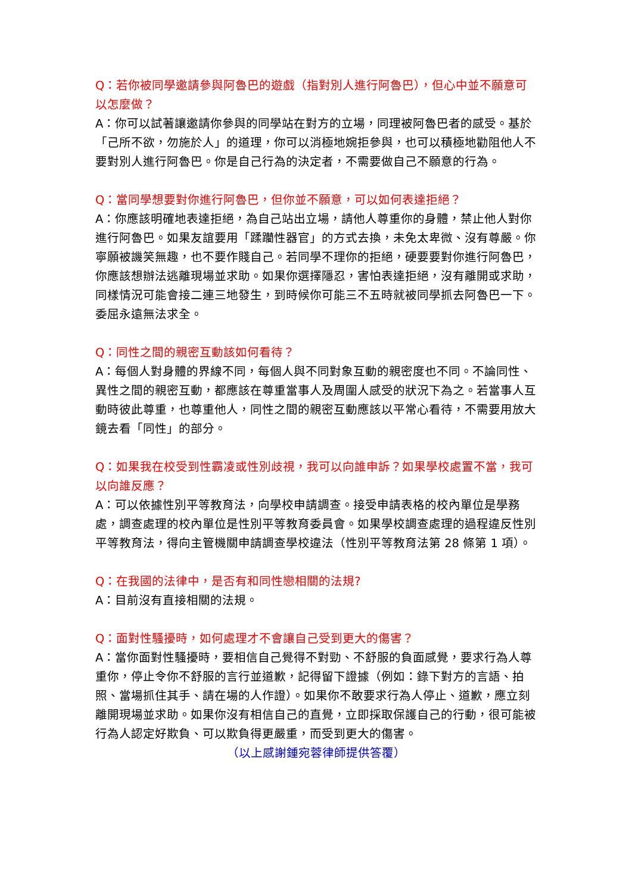Q：若你被同學邀請參與阿魯巴的遊戲（指對別人進行阿魯巴），但心中並不願意可以怎麼做？
A：你可以試著讓邀請你參與的同學站在對方的立場，同理被阿魯巴者的感受。基於「己所不欲，勿施於人」的道理，你可以消極地婉拒參與，也可以積極地勸阻他人不要對別人進行阿魯巴。你是自己行為的決定者，不需要做自己不願意的行為。
Q：當同學想要對你進行阿魯巴，但你並不願意，可以如何表達拒絕？
A：你應該明確地表達拒絕，為自己站出立場，請他人尊重你的身體，禁止他人對你進行阿魯巴。如果友誼要用「蹂躪性器官」的方式去換，未免太卑微、沒有尊嚴。你寧願被譏笑無趣，也不要作賤自己。若同學不理你的拒絕，硬要要對你進行阿魯巴，你應該想辦法逃離現場並求助。如果你選擇隱忍，害怕表達拒絕，沒有離開或求助，同樣情況可能會接二連三地發生，到時候你可能三不五時就被同學抓去阿魯巴一下。委屈永遠無法求全。
Q：同性之間的親密互動該如何看待？
A：每個人對身體的界線不同，每個人與不同對象互動的親密度也不同。不論同性、異性之間的親密互動，都應該在尊重當事人及周圍人感受的狀況下為之。若當事人互動時彼此尊重，也尊重他人，同性之間的親密互動應該以平常心看待，不需要用放大鏡去看「同性」的部分。
Q：如果我在校受到性霸凌或性別歧視，我可以向誰申訴？如果學校處置不當，我可以向誰反應？
A：可以依據性別平等教育法，向學校申請調查。接受申請表格的校內單位是學務處，調查處理的校內單位是性別平等教育委員會。如果學校調查處理的過程違反性別平等教育法，得向主管機關申請調查學校違法（性別平等教育法第 28 條第 1 項）。
Q：在我國的法律中，是否有和同性戀相關的法規?
A：目前沒有直接相關的法規。
Q：面對性騷擾時，如何處理才不會讓自己受到更大的傷害？
A：當你面對性騷擾時，要相信自己覺得不對勁、不舒服的負面感覺，要求行為人尊重你，停止令你不舒服的言行並道歉，記得留下證據（例如：錄下對方的言語、拍照、當場抓住其手、請在場的人作證）。如果你不敢要求行為人停止、道歉，應立刻離開現場並求助。如果你沒有相信自己的直覺，立即採取保護自己的行動，很可能被行為人認定好欺負、可以欺負得更嚴重，而受到更大的傷害。
（以上感謝鍾宛蓉律師提供答覆）